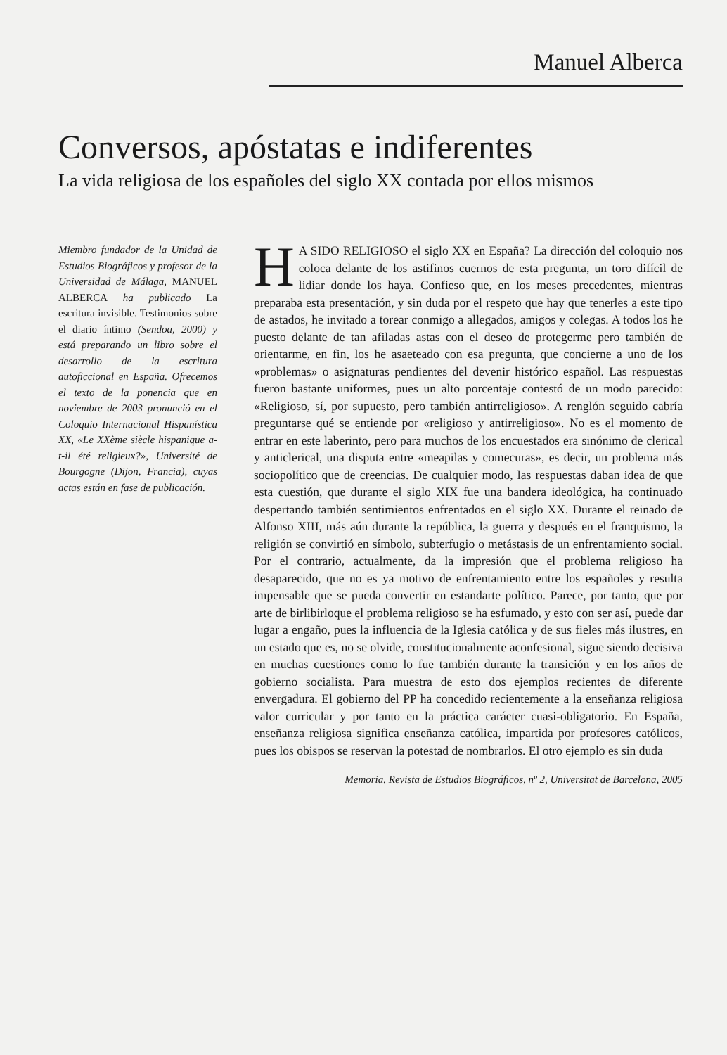Manuel Alberca
Conversos, apóstatas e indiferentes
La vida religiosa de los españoles del siglo XX contada por ellos mismos
Miembro fundador de la Unidad de Estudios Biográficos y profesor de la Universidad de Málaga, MANUEL ALBERCA ha publicado La escritura invisible. Testimonios sobre el diario íntimo (Sendoa, 2000) y está preparando un libro sobre el desarrollo de la escritura autoficcional en España. Ofrecemos el texto de la ponencia que en noviembre de 2003 pronunció en el Coloquio Internacional Hispanística XX, «Le XXème siècle hispanique a-t-il été religieux?», Université de Bourgogne (Dijon, Francia), cuyas actas están en fase de publicación.
HA SIDO RELIGIOSO el siglo XX en España? La dirección del coloquio nos coloca delante de los astifinos cuernos de esta pregunta, un toro difícil de lidiar donde los haya. Confieso que, en los meses precedentes, mientras preparaba esta presentación, y sin duda por el respeto que hay que tenerles a este tipo de astados, he invitado a torear conmigo a allegados, amigos y colegas. A todos los he puesto delante de tan afiladas astas con el deseo de protegerme pero también de orientarme, en fin, los he asaeteado con esa pregunta, que concierne a uno de los «problemas» o asignaturas pendientes del devenir histórico español. Las respuestas fueron bastante uniformes, pues un alto porcentaje contestó de un modo parecido: «Religioso, sí, por supuesto, pero también antirreligioso». A renglón seguido cabría preguntarse qué se entiende por «religioso y antirreligioso». No es el momento de entrar en este laberinto, pero para muchos de los encuestados era sinónimo de clerical y anticlerical, una disputa entre «meapilas y comecuras», es decir, un problema más sociopolítico que de creencias. De cualquier modo, las respuestas daban idea de que esta cuestión, que durante el siglo XIX fue una bandera ideológica, ha continuado despertando también sentimientos enfrentados en el siglo XX. Durante el reinado de Alfonso XIII, más aún durante la república, la guerra y después en el franquismo, la religión se convirtió en símbolo, subterfugio o metástasis de un enfrentamiento social. Por el contrario, actualmente, da la impresión que el problema religioso ha desaparecido, que no es ya motivo de enfrentamiento entre los españoles y resulta impensable que se pueda convertir en estandarte político. Parece, por tanto, que por arte de birlibirloque el problema religioso se ha esfumado, y esto con ser así, puede dar lugar a engaño, pues la influencia de la Iglesia católica y de sus fieles más ilustres, en un estado que es, no se olvide, constitucionalmente aconfesional, sigue siendo decisiva en muchas cuestiones como lo fue también durante la transición y en los años de gobierno socialista. Para muestra de esto dos ejemplos recientes de diferente envergadura. El gobierno del PP ha concedido recientemente a la enseñanza religiosa valor curricular y por tanto en la práctica carácter cuasi-obligatorio. En España, enseñanza religiosa significa enseñanza católica, impartida por profesores católicos, pues los obispos se reservan la potestad de nombrarlos. El otro ejemplo es sin duda
Memoria. Revista de Estudios Biográficos, nº 2, Universitat de Barcelona, 2005